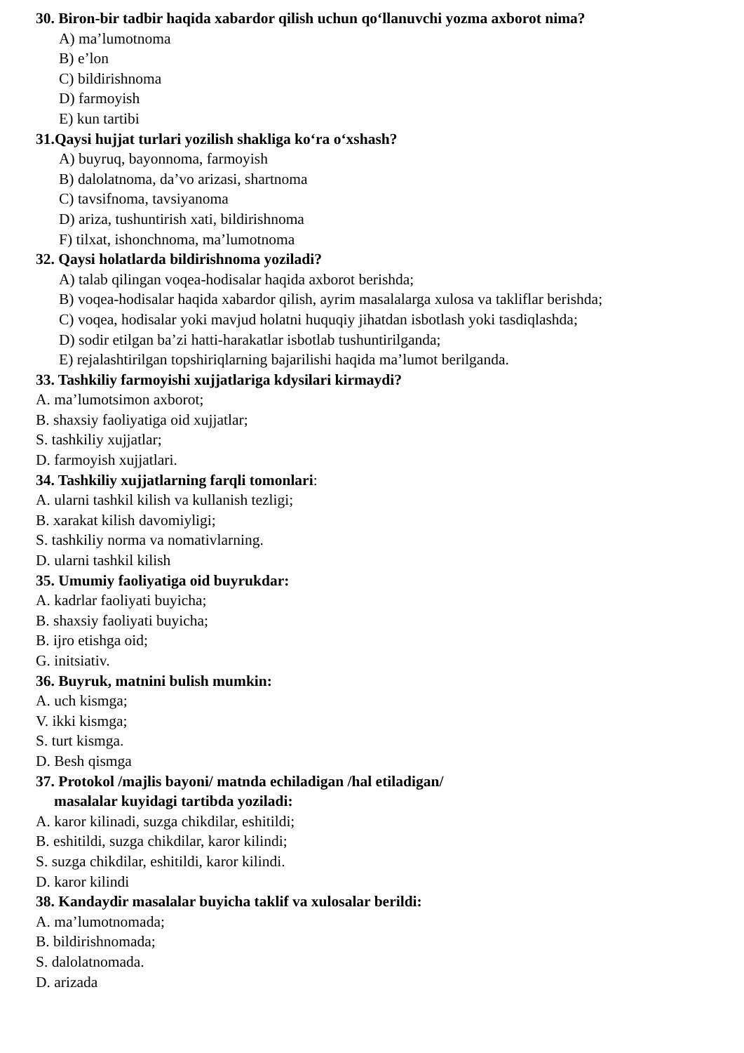30. Biron-bir tadbir haqida xabardor qilish uchun qo‘llanuvchi yozma axborot nima?
A) ma’lumotnoma
B) e’lon
C) bildirishnoma
D) farmoyish
E) kun tartibi
31.Qaysi hujjat turlari yozilish shakliga ko‘ra o‘xshash?
A) buyruq, bayonnoma, farmoyish
B) dalolatnoma, da’vo arizasi, shartnoma
C) tavsifnoma, tavsiyanoma
D) ariza, tushuntirish xati, bildirishnoma
F) tilxat, ishonchnoma, ma’lumotnoma
32. Qaysi holatlarda bildirishnoma yoziladi?
A) talab qilingan voqea-hodisalar haqida axborot berishda;
B) voqea-hodisalar haqida xabardor qilish, ayrim masalalarga xulosa va takliflar berishda;
C) voqea, hodisalar yoki mavjud holatni huquqiy jihatdan isbotlash yoki tasdiqlashda;
D) sodir etilgan ba’zi hatti-harakatlar isbotlab tushuntirilganda;
E) rejalashtirilgan topshiriqlarning bajarilishi haqida ma’lumot berilganda.
33. Tashkiliy farmoyishi xujjatlariga kdysilari kirmaydi?
A. ma’lumotsimon axborot;
B. shaxsiy faoliyatiga oid xujjatlar;
S. tashkiliy xujjatlar;
D. farmoyish xujjatlari.
34. Tashkiliy xujjatlarning farqli tomonlari:
A. ularni tashkil kilish va kullanish tezligi;
B. xarakat kilish davomiyligi;
S. tashkiliy norma va nomativlarning.
D. ularni tashkil kilish
35. Umumiy faoliyatiga oid buyrukdar:
A. kadrlar faoliyati buyicha;
B. shaxsiy faoliyati buyicha;
B. ijro etishga oid;
G. initsiativ.
36. Buyruk, matnini bulish mumkin:
A. uch kismga;
V. ikki kismga;
S. turt kismga.
D. Besh qismga
37. Protokol /majlis bayoni/ matnda echiladigan /hal etiladigan/
masalalar kuyidagi tartibda yoziladi:
A. karor kilinadi, suzga chikdilar, eshitildi;
B. eshitildi, suzga chikdilar, karor kilindi;
S. suzga chikdilar, eshitildi, karor kilindi.
D. karor kilindi
38. Kandaydir masalalar buyicha taklif va xulosalar berildi:
A. ma’lumotnomada;
B. bildirishnomada;
S. dalolatnomada.
D. arizada